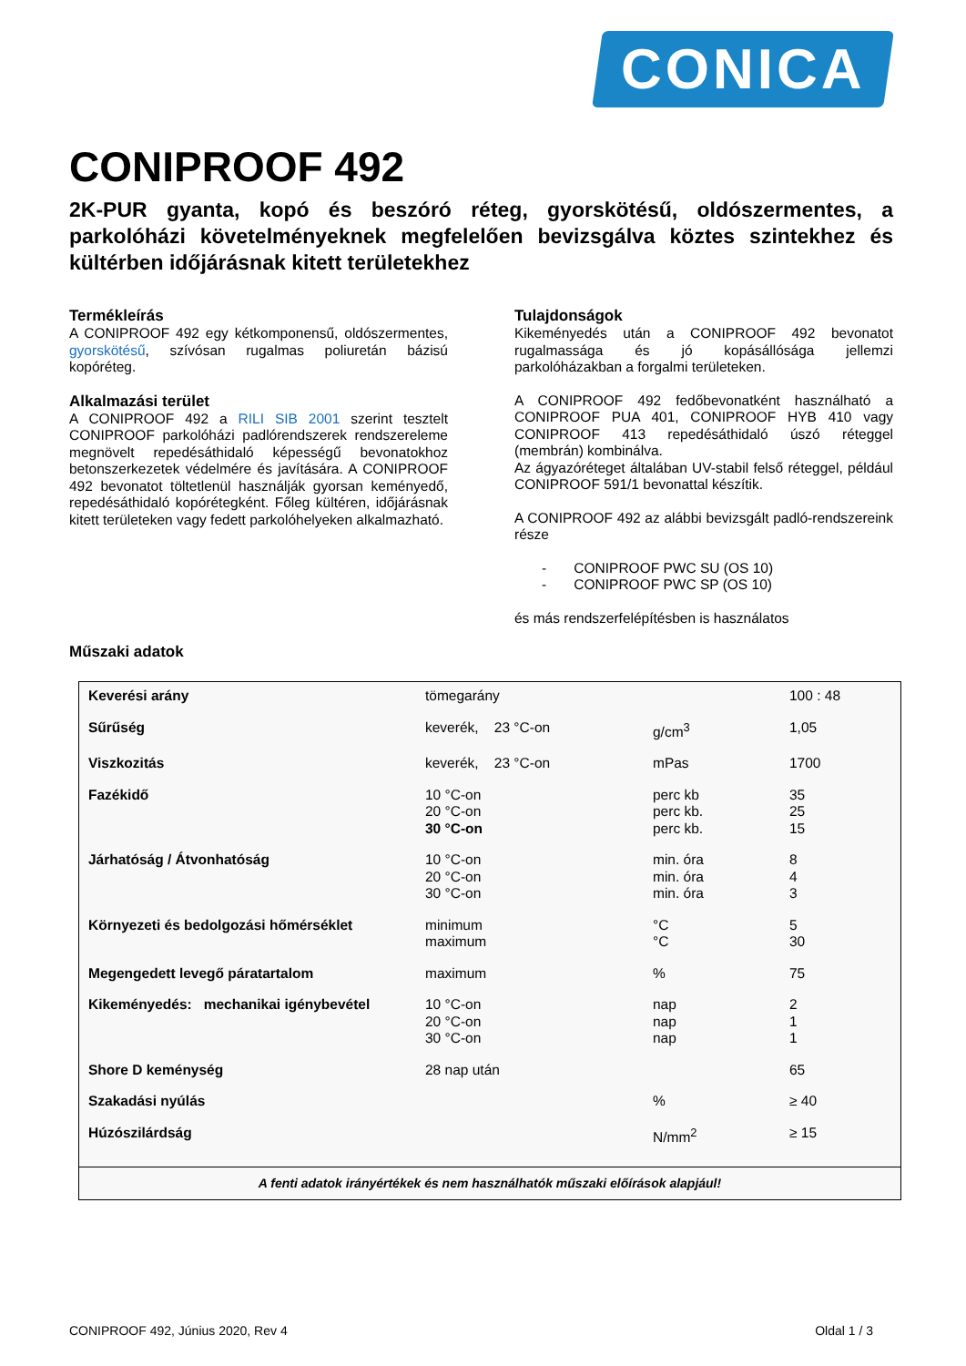CONICA
CONIPROOF 492
2K-PUR gyanta, kopó és beszóró réteg, gyorskötésű, oldószermentes, a parkolóházi követelményeknek megfelelően bevizsgálva köztes szintekhez és kültérben időjárásnak kitett területekhez
Termékleírás
A CONIPROOF 492 egy kétkomponensű, oldószermentes, gyorskötésű, szívósan rugalmas poliuretán bázisú kopóréteg.
Alkalmazási terület
A CONIPROOF 492 a RILI SIB 2001 szerint tesztelt CONIPROOF parkolóházi padlórendszerek rendszereleme megnövelt repedésáthidaló képességű bevonatokhoz betonszerkezetek védelmére és javítására. A CONIPROOF 492 bevonatot töltetlenül használják gyorsan keményedő, repedésáthidaló kopórétegként. Főleg kültéren, időjárásnak kitett területeken vagy fedett parkolóhelyeken alkalmazható.
Tulajdonságok
Kikeményedés után a CONIPROOF 492 bevonatot rugalmassága és jó kopásállósága jellemzi parkolóházakban a forgalmi területeken.
A CONIPROOF 492 fedőbevonatként használható a CONIPROOF PUA 401, CONIPROOF HYB 410 vagy CONIPROOF 413 repedésáthidaló úszó réteggel (membrán) kombinálva.
Az ágyazóréteget általában UV-stabil felső réteggel, például CONIPROOF 591/1 bevonattal készítik.
A CONIPROOF 492 az alábbi bevizsgált padló-rendszereink része
- CONIPROOF PWC SU (OS 10)
- CONIPROOF PWC SP (OS 10)
és más rendszerfelépítésben is használatos
Műszaki adatok
| Keverési arány | tömegarány | | 100 : 48 |
| Sűrűség | keverék, 23 °C-on | g/cm<sup>3</sup> | 1,05 |
| Viszkozitás | keverék, 23 °C-on | mPas | 1700 |
| Fazékidő | 10 °C-on 20 °C-on 30 °C-on | perc kb perc kb. perc kb. | 35 25 15 |
| Járhatóság / Átvonhatóság | 10 °C-on 20 °C-on 30 °C-on | min. óra min. óra min. óra | 8 4 3 |
| Környezeti és bedolgozási hőmérséklet | minimum maximum | °C °C | 5 30 |
| Megengedett levegő páratartalom | maximum | % | 75 |
| Kikeményedés: mechanikai igénybevétel | 10 °C-on 20 °C-on 30 °C-on | nap nap nap | 2 1 1 |
| Shore D keménység | 28 nap után | | 65 |
| Szakadási nyúlás | | % | ≥ 40 |
| Húzószilárdság | | N/mm<sup>2</sup> | ≥ 15 |
| A fenti adatok irányértékek és nem használhatók műszaki előírások alapjául! | | | |
CONIPROOF 492, Június 2020, Rev 4 Oldal 1 / 3